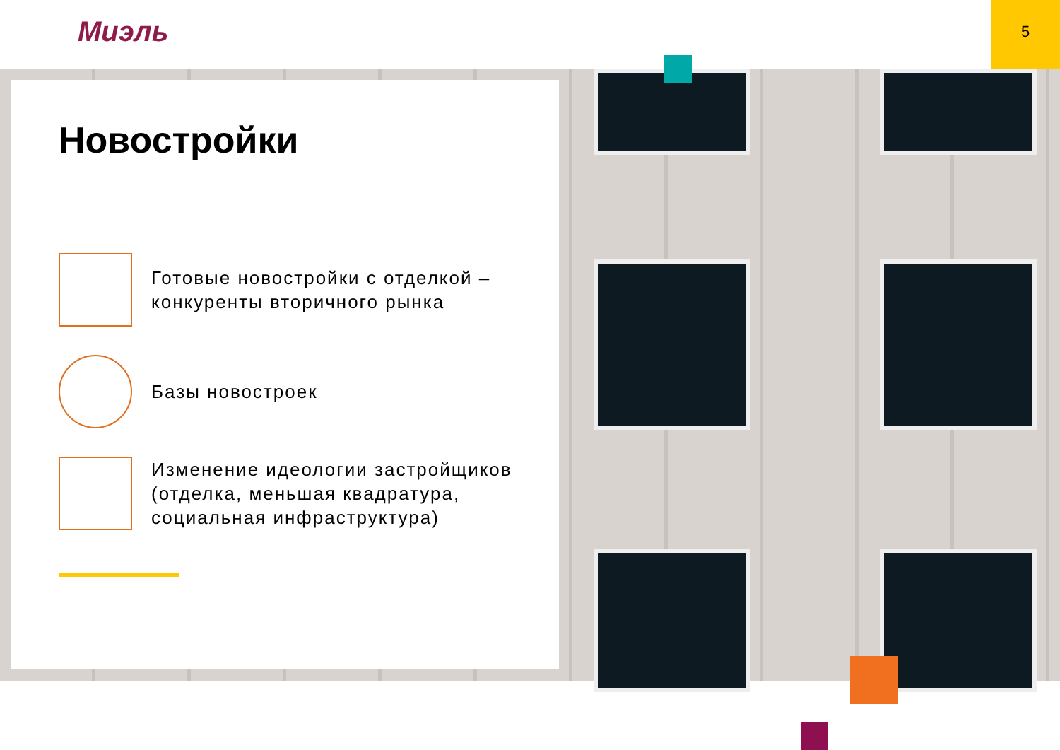Миэль
5
Новостройки
Готовые новостройки с отделкой –
конкуренты вторичного рынка
Базы новостроек
Изменение идеологии застройщиков
(отделка, меньшая квадратура,
социальная инфраструктура)